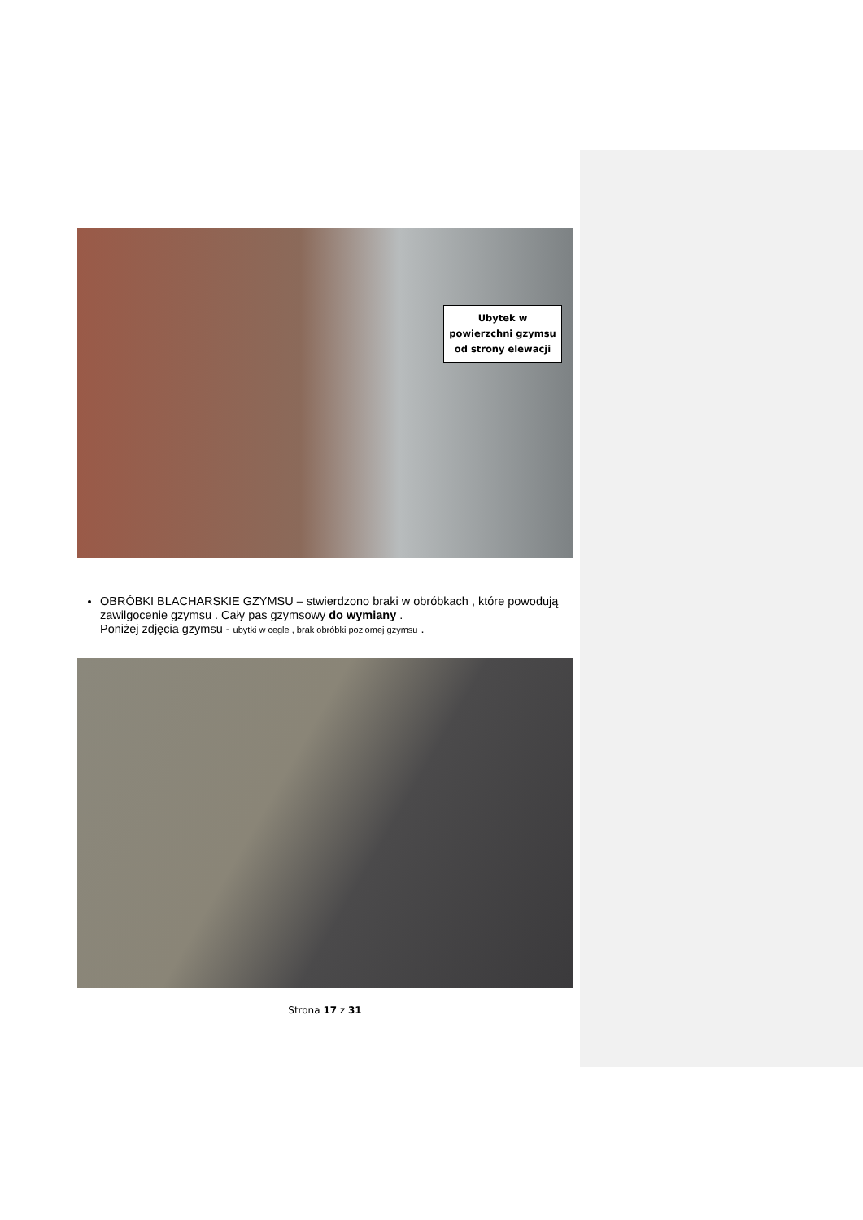Ubytek w
powierzchni gzymsu
od strony elewacji
OBRÓBKI BLACHARSKIE GZYMSU – stwierdzono braki w obróbkach , które powodują zawilgocenie gzymsu . Cały pas gzymsowy do wymiany .
Poniżej zdjęcia gzymsu - ubytki w cegle , brak obróbki poziomej gzymsu .
Strona 17 z 31